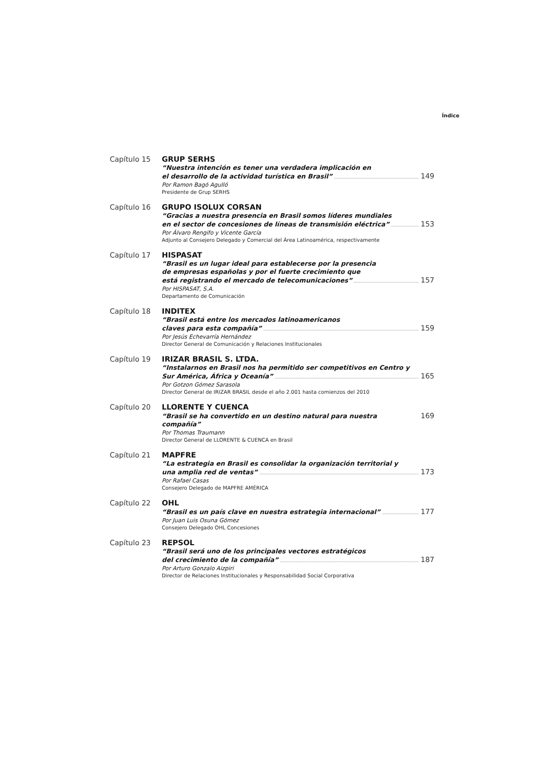Índice
Capítulo 15 GRUP SERHS
“Nuestra intención es tener una verdadera implicación en
el desarrollo de la actividad turística en Brasil” 149
Por Ramon Bagó Agulló
Presidente de Grup SERHS
Capítulo 16 GRUPO ISOLUX CORSAN
“Gracias a nuestra presencia en Brasil somos líderes mundiales
en el sector de concesiones de líneas de transmisión eléctrica” 153
Por Álvaro Rengifo y Vicente García
Adjunto al Consejero Delegado y Comercial del Área Latinoamérica, respectivamente
Capítulo 17 HISPASAT
“Brasil es un lugar ideal para establecerse por la presencia
de empresas españolas y por el fuerte crecimiento que
está registrando el mercado de telecomunicaciones” 157
Por HISPASAT, S.A.
Departamento de Comunicación
Capítulo 18 INDITEX
“Brasil está entre los mercados latinoamericanos
claves para esta compañía” 159
Por Jesús Echevarría Hernández
Director General de Comunicación y Relaciones Institucionales
Capítulo 19 IRIZAR BRASIL S. LTDA.
“Instalarnos en Brasil nos ha permitido ser competitivos en Centro y
Sur América, África y Oceanía” 165
Por Gotzon Gómez Sarasola
Director General de IRIZAR BRASIL desde el año 2.001 hasta comienzos del 2010
Capítulo 20 LLORENTE Y CUENCA
“Brasil se ha convertido en un destino natural para nuestra compañía” 169
Por Thomas Traumann
Director General de LLORENTE & CUENCA en Brasil
Capítulo 21 MAPFRE
“La estrategia en Brasil es consolidar la organización territorial y
una amplia red de ventas” 173
Por Rafael Casas
Consejero Delegado de MAPFRE AMÉRICA
Capítulo 22 OHL
“Brasil es un país clave en nuestra estrategia internacional” 177
Por Juan Luis Osuna Gómez
Consejero Delegado OHL Concesiones
Capítulo 23 REPSOL
“Brasil será uno de los principales vectores estratégicos
del crecimiento de la compañía” 187
Por Arturo Gonzalo Aizpiri
Director de Relaciones Institucionales y Responsabilidad Social Corporativa